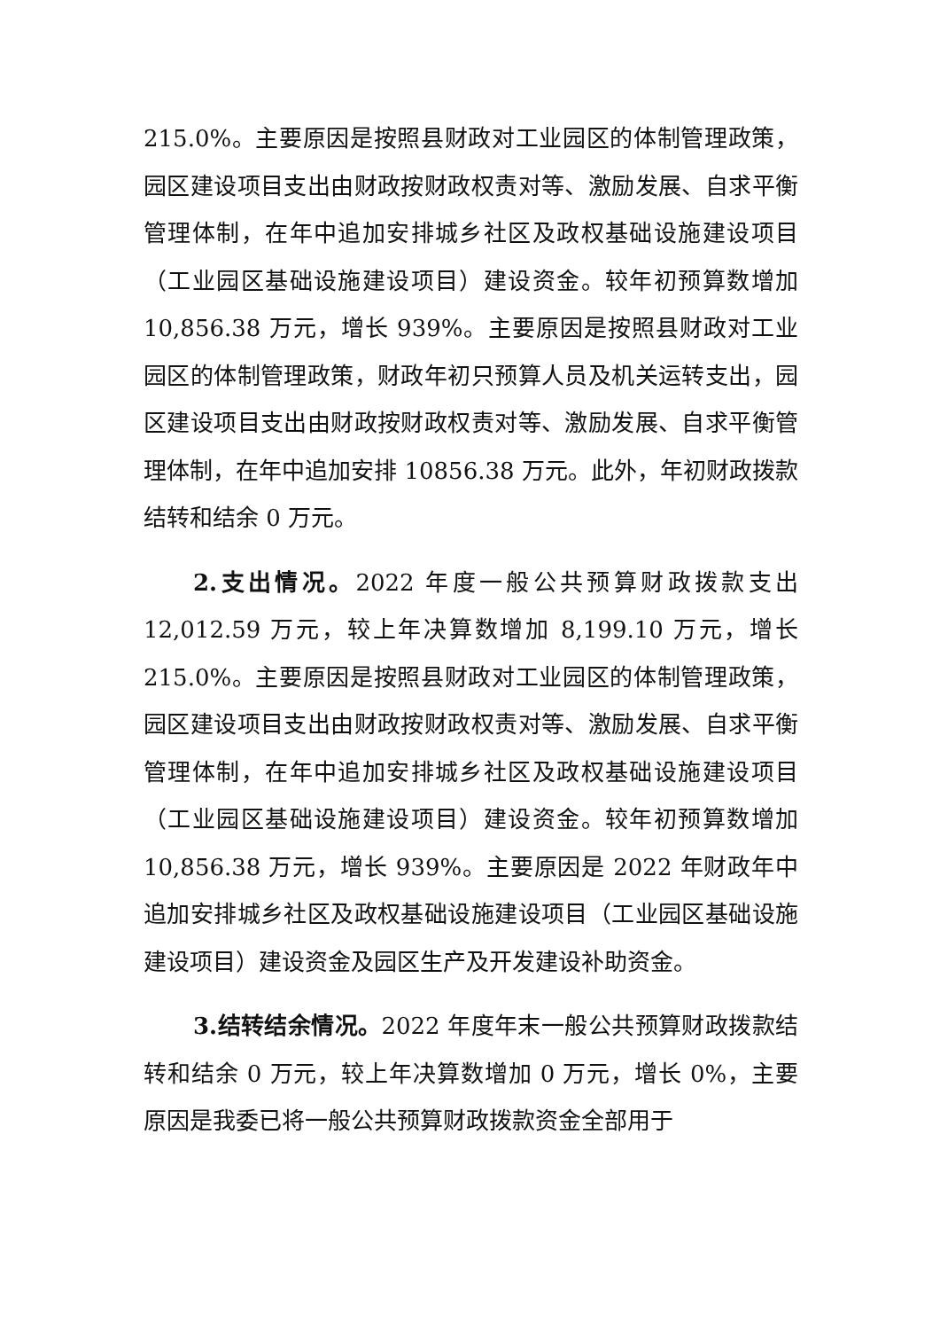215.0%。主要原因是按照县财政对工业园区的体制管理政策，园区建设项目支出由财政按财政权责对等、激励发展、自求平衡管理体制，在年中追加安排城乡社区及政权基础设施建设项目（工业园区基础设施建设项目）建设资金。较年初预算数增加 10,856.38 万元，增长 939%。主要原因是按照县财政对工业园区的体制管理政策，财政年初只预算人员及机关运转支出，园区建设项目支出由财政按财政权责对等、激励发展、自求平衡管理体制，在年中追加安排 10856.38 万元。此外，年初财政拨款结转和结余 0 万元。
2.支出情况。2022 年度一般公共预算财政拨款支出 12,012.59 万元，较上年决算数增加 8,199.10 万元，增长 215.0%。主要原因是按照县财政对工业园区的体制管理政策，园区建设项目支出由财政按财政权责对等、激励发展、自求平衡管理体制，在年中追加安排城乡社区及政权基础设施建设项目（工业园区基础设施建设项目）建设资金。较年初预算数增加 10,856.38 万元，增长 939%。主要原因是 2022 年财政年中追加安排城乡社区及政权基础设施建设项目（工业园区基础设施建设项目）建设资金及园区生产及开发建设补助资金。
3.结转结余情况。2022 年度年末一般公共预算财政拨款结转和结余 0 万元，较上年决算数增加 0 万元，增长 0%，主要原因是我委已将一般公共预算财政拨款资金全部用于